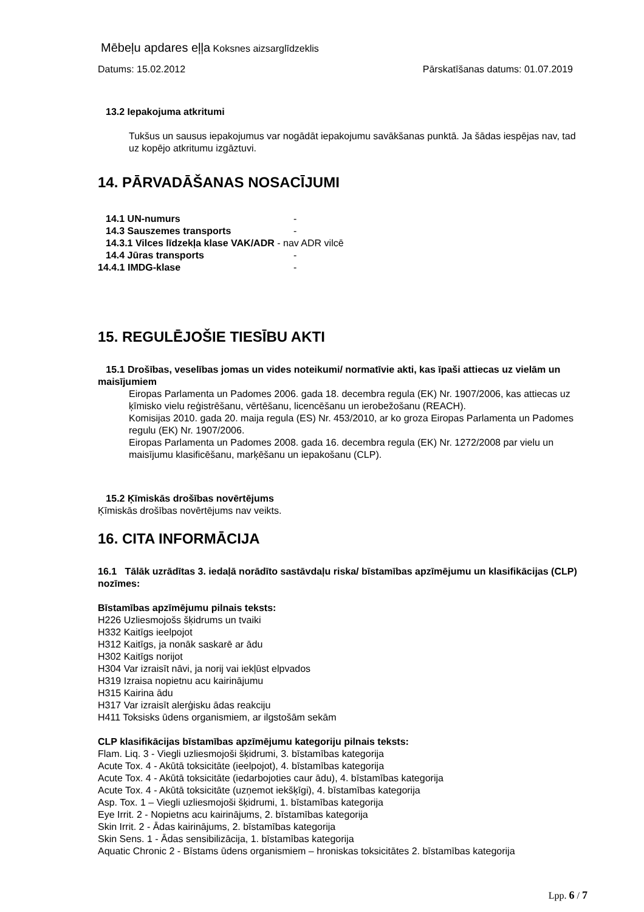Mēbeļu apdares eļļa Koksnes aizsarglīdzeklis
Datums: 15.02.2012 Pārskatīšanas datums: 01.07.2019
13.2 Iepakojuma atkritumi
Tukšus un sausus iepakojumus var nogādāt iepakojumu savākšanas punktā. Ja šādas iespējas nav, tad uz kopējo atkritumu izgāztuvi.
14. PĀRVADĀŠANAS NOSACĪJUMI
14.1 UN-numurs -
14.3 Sauszemes transports -
14.3.1 Vilces līdzekļa klase VAK/ADR - nav ADR vilcē
14.4 Jūras transports -
14.4.1 IMDG-klase -
15. REGULĒJOŠIE TIESĪBU AKTI
15.1 Drošības, veselības jomas un vides noteikumi/ normatīvie akti, kas īpaši attiecas uz vielām un maisījumiem
Eiropas Parlamenta un Padomes 2006. gada 18. decembra regula (EK) Nr. 1907/2006, kas attiecas uz ķīmisko vielu reģistrēšanu, vērtēšanu, licencēšanu un ierobežošanu (REACH).
Komisijas 2010. gada 20. maija regula (ES) Nr. 453/2010, ar ko groza Eiropas Parlamenta un Padomes regulu (EK) Nr. 1907/2006.
Eiropas Parlamenta un Padomes 2008. gada 16. decembra regula (EK) Nr. 1272/2008 par vielu un maisījumu klasificēšanu, marķēšanu un iepakošanu (CLP).
15.2 Ķīmiskās drošības novērtējums
Ķīmiskās drošības novērtējums nav veikts.
16. CITA INFORMĀCIJA
16.1 Tālāk uzrādītas 3. iedaļā norādīto sastāvdaļu riska/ bīstamības apzīmējumu un klasifikācijas (CLP) nozīmes:
Bīstamības apzīmējumu pilnais teksts:
H226 Uzliesmojošs šķidrums un tvaiki
H332 Kaitīgs ieelpojot
H312 Kaitīgs, ja nonāk saskarē ar ādu
H302 Kaitīgs norijot
H304 Var izraisīt nāvi, ja norij vai iekļūst elpvados
H319 Izraisa nopietnu acu kairinājumu
H315 Kairina ādu
H317 Var izraisīt alerģisku ādas reakciju
H411 Toksisks ūdens organismiem, ar ilgstošām sekām
CLP klasifikācijas bīstamības apzīmējumu kategoriju pilnais teksts:
Flam. Liq. 3 - Viegli uzliesmojoši šķidrumi, 3. bīstamības kategorija
Acute Tox. 4 - Akūtā toksicitāte (ieelpojot), 4. bīstamības kategorija
Acute Tox. 4 - Akūtā toksicitāte (iedarbojoties caur ādu), 4. bīstamības kategorija
Acute Tox. 4 - Akūtā toksicitāte (uzņemot iekšķīgi), 4. bīstamības kategorija
Asp. Tox. 1 – Viegli uzliesmojoši šķidrumi, 1. bīstamības kategorija
Eye Irrit. 2 - Nopietns acu kairinājums, 2. bīstamības kategorija
Skin Irrit. 2 - Ādas kairinājums, 2. bīstamības kategorija
Skin Sens. 1 - Ādas sensibilizācija, 1. bīstamības kategorija
Aquatic Chronic 2 - Bīstams ūdens organismiem – hroniskas toksicitātes 2. bīstamības kategorija
Lpp. 6 / 7